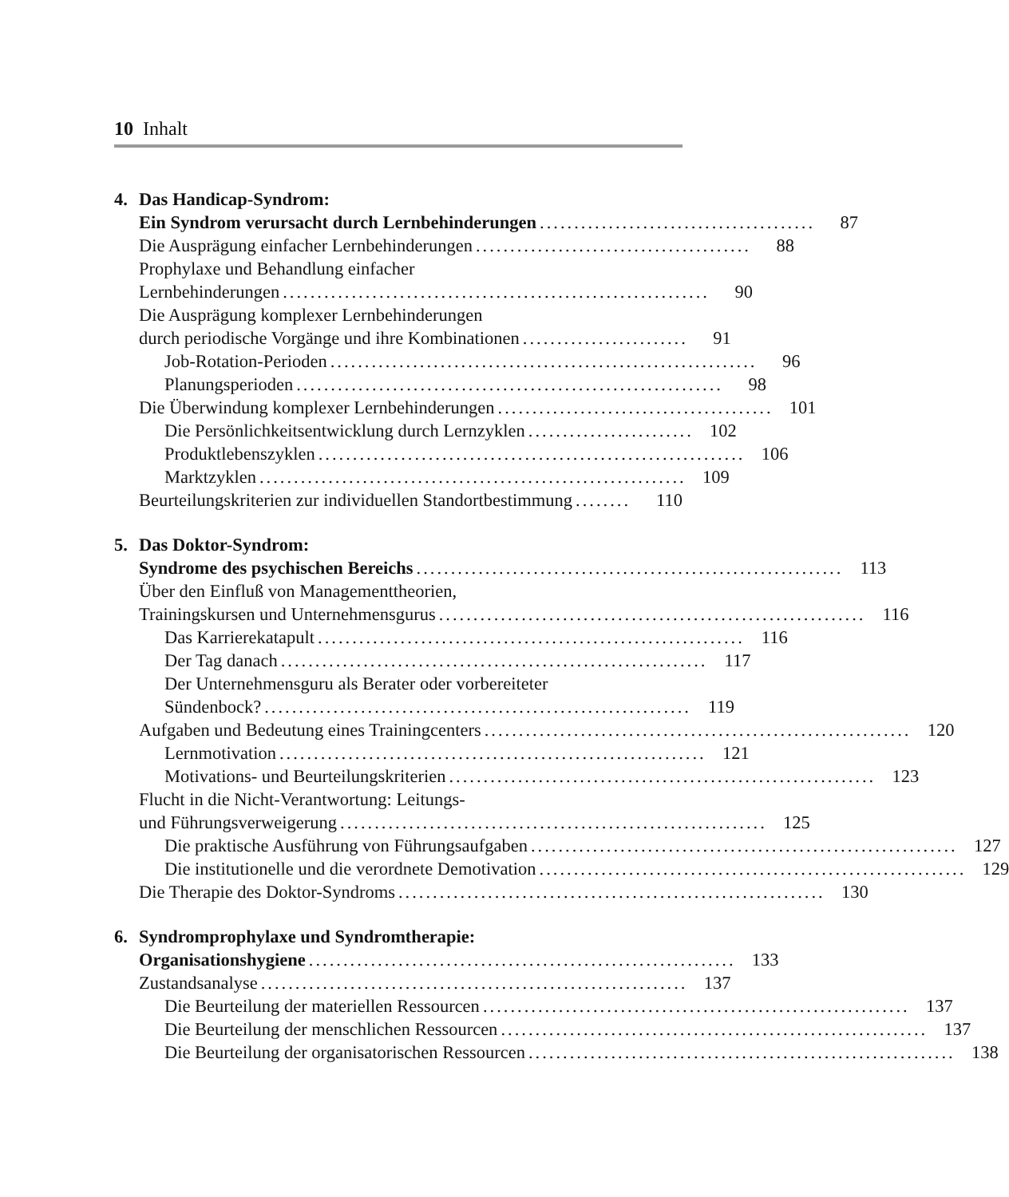10 Inhalt
4. Das Handicap-Syndrom:
Ein Syndrom verursacht durch Lernbehinderungen........................................
87
Die Ausprägung einfacher Lernbehinderungen........................................
88
Prophylaxe und Behandlung einfacher
Lernbehinderungen..............................................................
90
Die Ausprägung komplexer Lernbehinderungen
durch periodische Vorgänge und ihre Kombinationen........................
91
Job-Rotation-Perioden..............................................................
96
Planungsperioden..............................................................
98
Die Überwindung komplexer Lernbehinderungen........................................
101
Die Persönlichkeitsentwicklung durch Lernzyklen........................
102
Produktlebenszyklen..............................................................
106
Marktzyklen..............................................................
109
Beurteilungskriterien zur individuellen Standortbestimmung........
110
5. Das Doktor-Syndrom:
Syndrome des psychischen Bereichs..............................................................
113
Über den Einfluß von Managementtheorien,
Trainingskursen und Unternehmensgurus..............................................................
116
Das Karrierekatapult..............................................................
116
Der Tag danach..............................................................
117
Der Unternehmensguru als Berater oder vorbereiteter
Sündenbock?..............................................................
119
Aufgaben und Bedeutung eines Trainingcenters..............................................................
120
Lernmotivation..............................................................
121
Motivations- und Beurteilungskriterien..............................................................
123
Flucht in die Nicht-Verantwortung: Leitungs-
und Führungsverweigerung..............................................................
125
Die praktische Ausführung von Führungsaufgaben..............................................................
127
Die institutionelle und die verordnete Demotivation..............................................................
129
Die Therapie des Doktor-Syndroms..............................................................
130
6. Syndromprophylaxe und Syndromtherapie:
Organisationshygiene..............................................................
133
Zustandsanalyse..............................................................
137
Die Beurteilung der materiellen Ressourcen..............................................................
137
Die Beurteilung der menschlichen Ressourcen..............................................................
137
Die Beurteilung der organisatorischen Ressourcen..............................................................
138